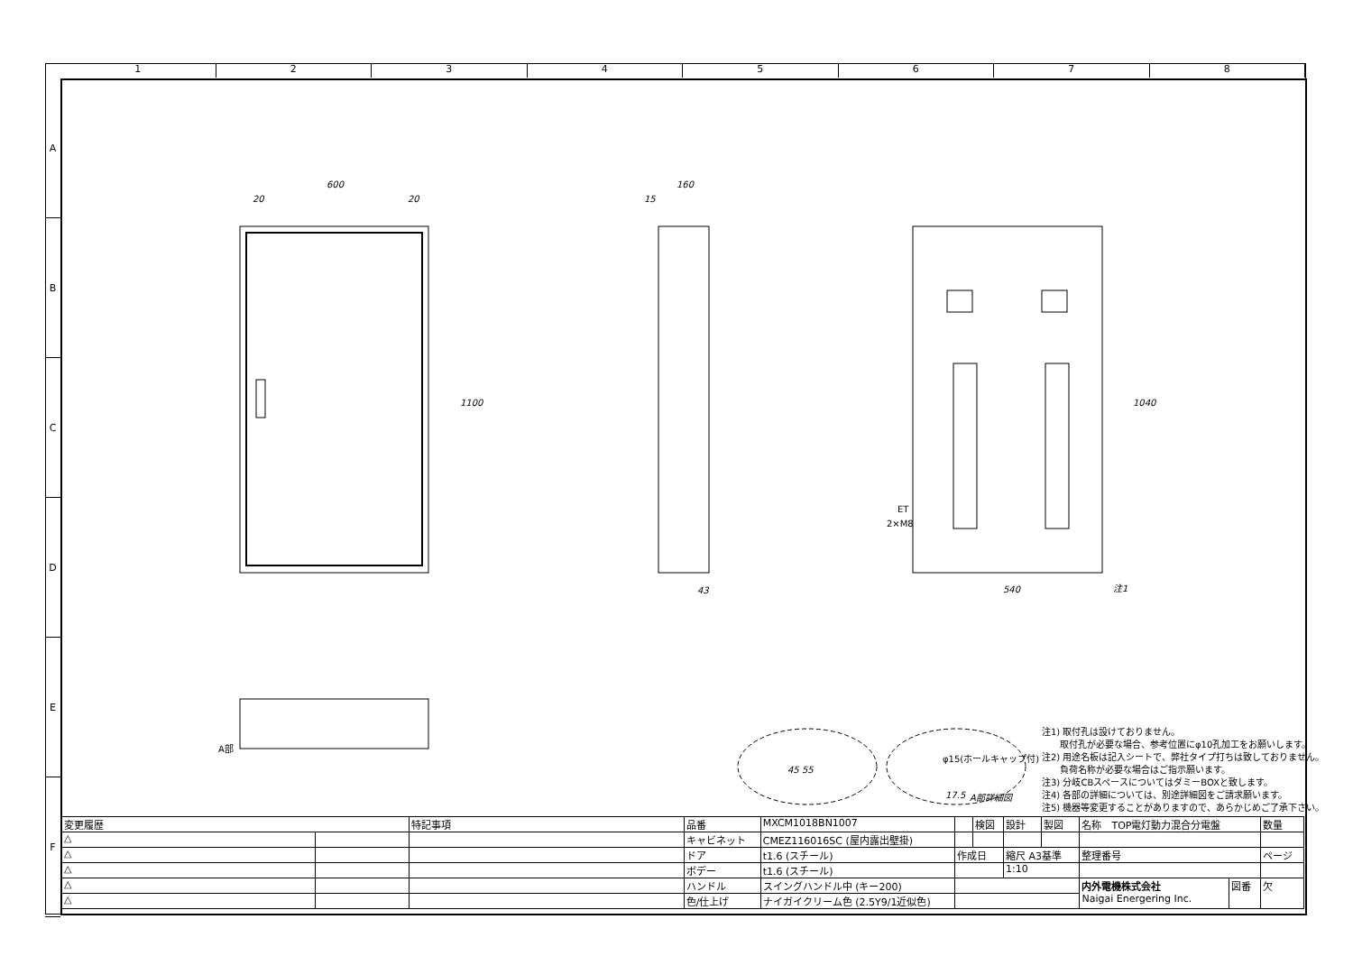1 2 3 4 5 6 7 8
A
B
C
D
E
F
600
20
20
1100
160
15
43
540
1040
注1
ET
2×M8
A部
45 55
φ15(ホールキャップ付)
17.5
A部詳細図
注1) 取付孔は設けておりません。
　　取付孔が必要な場合、参考位置にφ10孔加工をお願いします。
注2) 用途名板は記入シートで、弊社タイプ打ちは致しておりません。
　　負荷名称が必要な場合はご指示願います。
注3) 分岐CBスペースについてはダミーBOXと致します。
注4) 各部の詳細については、別途詳細図をご請求願います。
注5) 機器等変更することがありますので、あらかじめご了承下さい。
| 変更履歴 | | 特記事項 | 品番 | MXCM1018BN1007 | | 検図 | 設計 | 製図 | 名称 TOP電灯動力混合分電盤 | | 数量 |
| △ | | | キャビネット | CMEZ116016SC (屋内露出壁掛) | | | | | | | |
| △ | | | ドア | t1.6 (スチール) | 作成日 | | 縮尺 A3基準 | | 整理番号 | | ページ |
| △ | | | ボデー | t1.6 (スチール) | | | 1:10 | | | | |
| △ | | | ハンドル | スイングハンドル中 (キー200) | | | | | 内外電機株式会社 Naigai Energering Inc. | 図番 | 欠 |
| △ | | | 色/仕上げ | ナイガイクリーム色 (2.5Y9/1近似色) | | | | | | | |